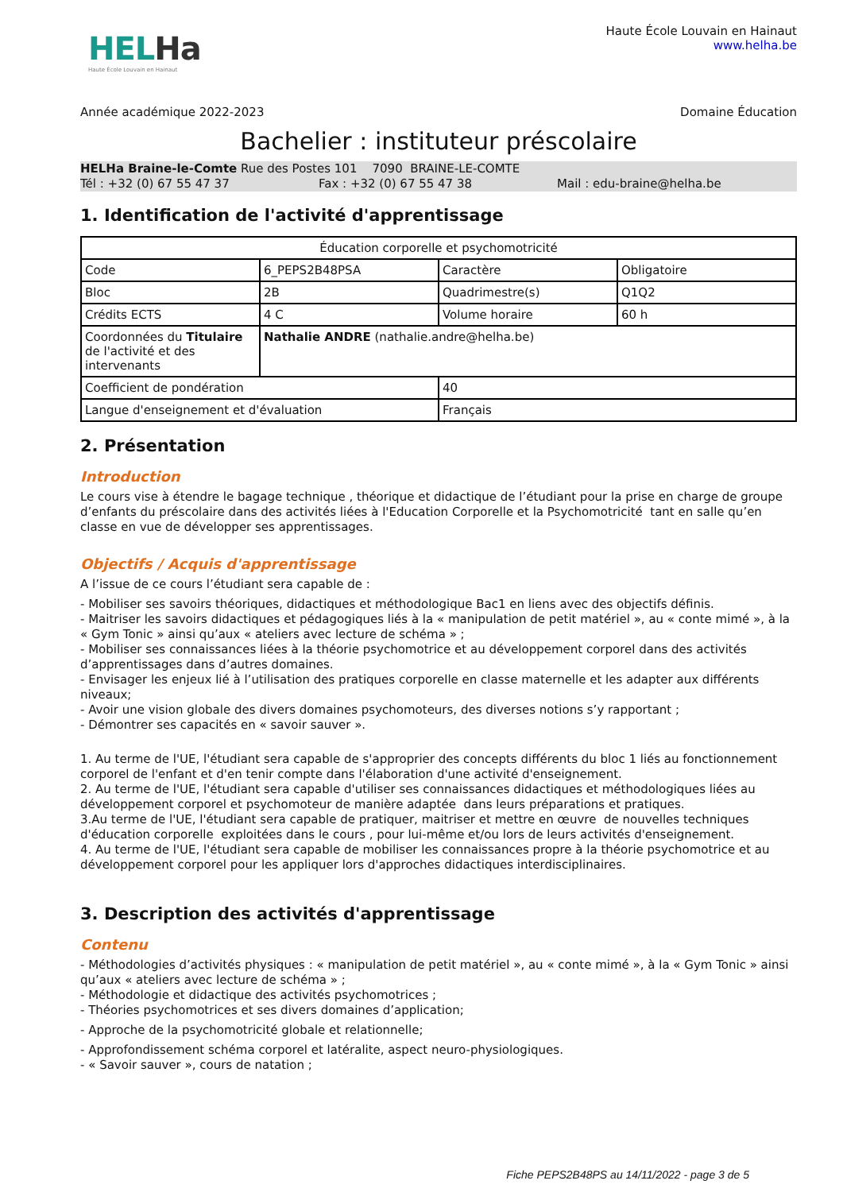HELHa
Haute École Louvain en Hainaut
Haute École Louvain en Hainaut
www.helha.be
Année académique 2022-2023 Domaine Éducation
Bachelier : instituteur préscolaire
HELHa Braine-le-Comte Rue des Postes 101 7090 BRAINE-LE-COMTE
Tél : +32 (0) 67 55 47 37 Fax : +32 (0) 67 55 47 38 Mail : edu-braine@helha.be
1. Identification de l'activité d'apprentissage
| Éducation corporelle et psychomotricité | | | |
| Code | 6_PEPS2B48PSA | Caractère | Obligatoire |
| Bloc | 2B | Quadrimestre(s) | Q1Q2 |
| Crédits ECTS | 4 C | Volume horaire | 60 h |
| Coordonnées du Titulaire de l'activité et des intervenants | Nathalie ANDRE (nathalie.andre@helha.be) | | |
| Coefficient de pondération | | 40 | |
| Langue d'enseignement et d'évaluation | | Français | |
2. Présentation
Introduction
Le cours vise à étendre le bagage technique , théorique et didactique de l’étudiant pour la prise en charge de groupe d’enfants du préscolaire dans des activités liées à l'Education Corporelle et la Psychomotricité tant en salle qu’en classe en vue de développer ses apprentissages.
Objectifs / Acquis d'apprentissage
A l’issue de ce cours l’étudiant sera capable de :
- Mobiliser ses savoirs théoriques, didactiques et méthodologique Bac1 en liens avec des objectifs définis.
- Maitriser les savoirs didactiques et pédagogiques liés à la « manipulation de petit matériel », au « conte mimé », à la « Gym Tonic » ainsi qu’aux « ateliers avec lecture de schéma » ;
- Mobiliser ses connaissances liées à la théorie psychomotrice et au développement corporel dans des activités d’apprentissages dans d’autres domaines.
- Envisager les enjeux lié à l’utilisation des pratiques corporelle en classe maternelle et les adapter aux différents niveaux;
- Avoir une vision globale des divers domaines psychomoteurs, des diverses notions s’y rapportant ;
- Démontrer ses capacités en « savoir sauver ».
1. Au terme de l'UE, l'étudiant sera capable de s'approprier des concepts différents du bloc 1 liés au fonctionnement corporel de l'enfant et d'en tenir compte dans l'élaboration d'une activité d'enseignement.
2. Au terme de l'UE, l'étudiant sera capable d'utiliser ses connaissances didactiques et méthodologiques liées au développement corporel et psychomoteur de manière adaptée dans leurs préparations et pratiques.
3.Au terme de l'UE, l'étudiant sera capable de pratiquer, maitriser et mettre en œuvre de nouvelles techniques d'éducation corporelle exploitées dans le cours , pour lui-même et/ou lors de leurs activités d'enseignement.
4. Au terme de l'UE, l'étudiant sera capable de mobiliser les connaissances propre à la théorie psychomotrice et au développement corporel pour les appliquer lors d'approches didactiques interdisciplinaires.
3. Description des activités d'apprentissage
Contenu
- Méthodologies d’activités physiques : « manipulation de petit matériel », au « conte mimé », à la « Gym Tonic » ainsi qu’aux « ateliers avec lecture de schéma » ;
- Méthodologie et didactique des activités psychomotrices ;
- Théories psychomotrices et ses divers domaines d’application;
- Approche de la psychomotricité globale et relationnelle;
- Approfondissement schéma corporel et latéralite, aspect neuro-physiologiques.
- « Savoir sauver », cours de natation ;
Fiche PEPS2B48PS au 14/11/2022 - page 3 de 5